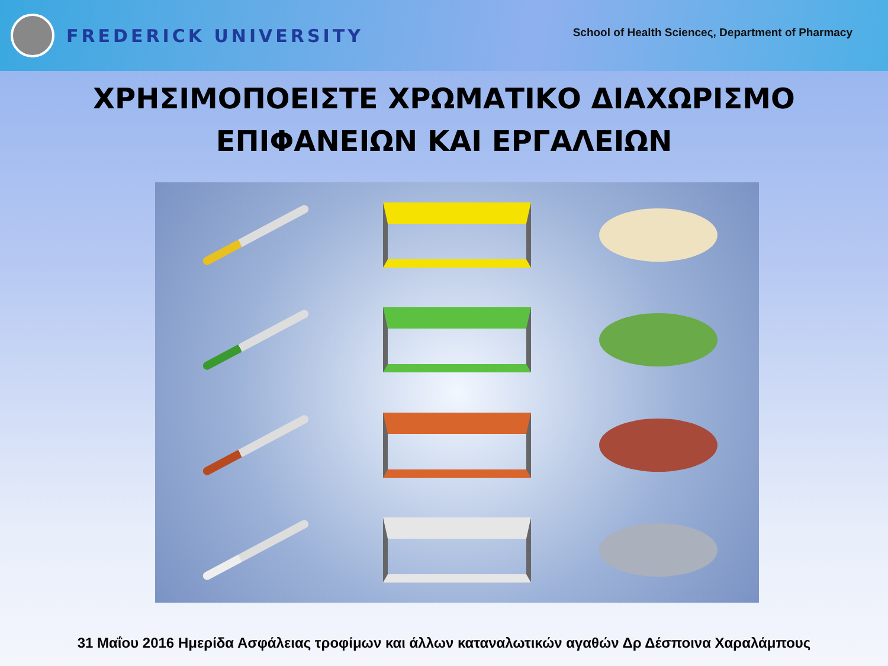FREDERICK UNIVERSITY
School of Health Scienceς, Department of Pharmacy
ΧΡΗΣΙΜΟΠΟΕΙΣΤΕ ΧΡΩΜΑΤΙΚΟ ΔΙΑΧΩΡΙΣΜΟ
ΕΠΙΦΑΝΕΙΩΝ ΚΑΙ ΕΡΓΑΛΕΙΩΝ
31 Μαΐου 2016 Ημερίδα Ασφάλειας τροφίμων και άλλων καταναλωτικών αγαθών Δρ Δέσποινα Χαραλάμπους